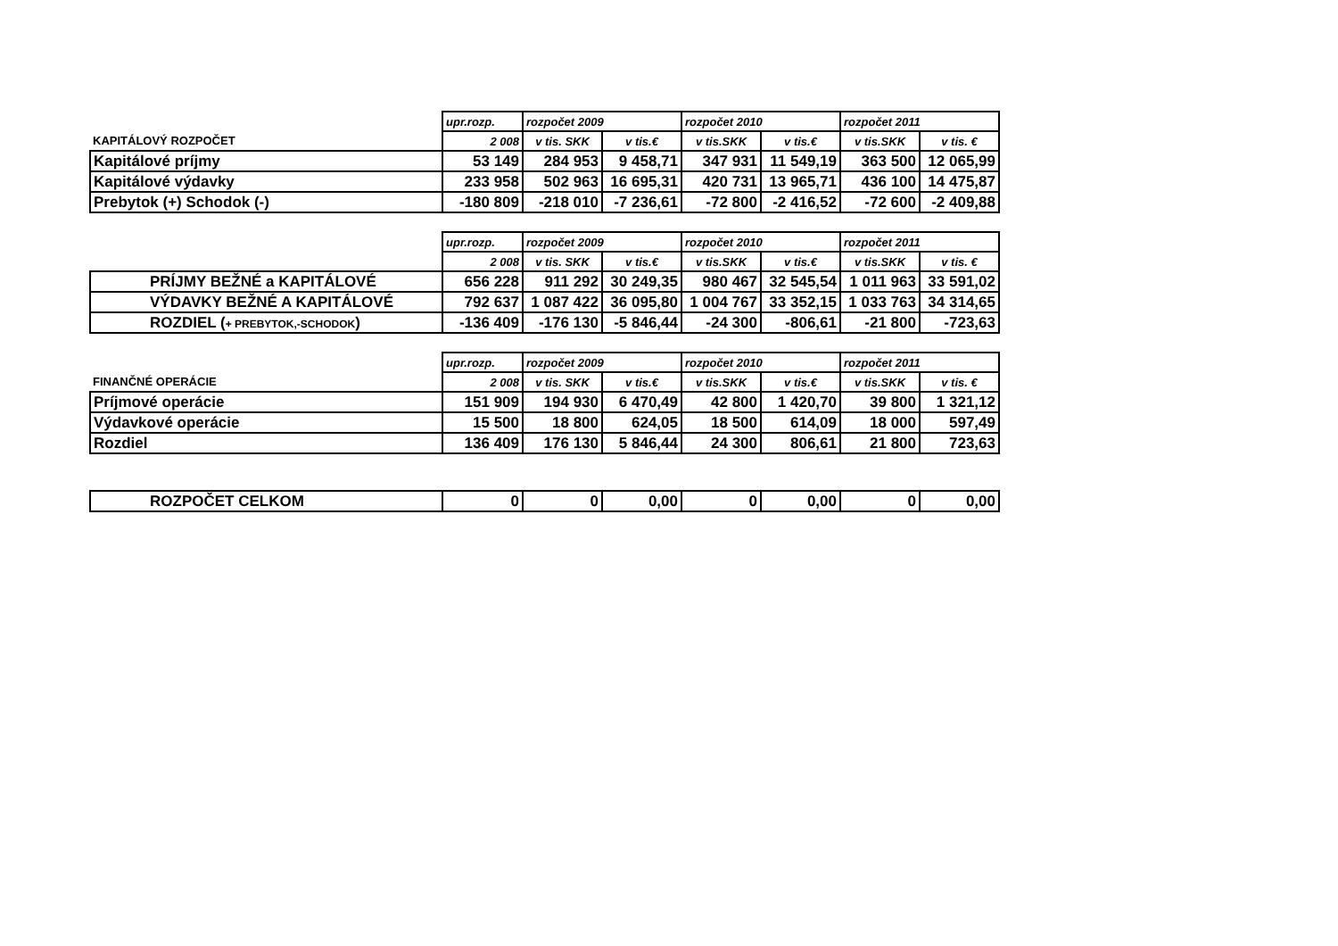| | upr.rozp. | rozpočet 2009 | | rozpočet 2010 | | rozpočet 2011 | |
| KAPITÁLOVÝ ROZPOČET | 2 008 | v tis. SKK | v tis.€ | v tis.SKK | v tis.€ | v tis.SKK | v tis. € |
| Kapitálové príjmy | 53 149 | 284 953 | 9 458,71 | 347 931 | 11 549,19 | 363 500 | 12 065,99 |
| Kapitálové výdavky | 233 958 | 502 963 | 16 695,31 | 420 731 | 13 965,71 | 436 100 | 14 475,87 |
| Prebytok (+) Schodok (-) | -180 809 | -218 010 | -7 236,61 | -72 800 | -2 416,52 | -72 600 | -2 409,88 |
| | upr.rozp. | rozpočet 2009 | | rozpočet 2010 | | rozpočet 2011 | |
| | 2 008 | v tis. SKK | v tis.€ | v tis.SKK | v tis.€ | v tis.SKK | v tis. € |
| PRÍJMY BEŽNÉ a KAPITÁLOVÉ | 656 228 | 911 292 | 30 249,35 | 980 467 | 32 545,54 | 1 011 963 | 33 591,02 |
| VÝDAVKY BEŽNÉ A KAPITÁLOVÉ | 792 637 | 1 087 422 | 36 095,80 | 1 004 767 | 33 352,15 | 1 033 763 | 34 314,65 |
| ROZDIEL ( + PREBYTOK,-SCHODOK ) | -136 409 | -176 130 | -5 846,44 | -24 300 | -806,61 | -21 800 | -723,63 |
| | upr.rozp. | rozpočet 2009 | | rozpočet 2010 | | rozpočet 2011 | |
| FINANČNÉ OPERÁCIE | 2 008 | v tis. SKK | v tis.€ | v tis.SKK | v tis.€ | v tis.SKK | v tis. € |
| Príjmové operácie | 151 909 | 194 930 | 6 470,49 | 42 800 | 1 420,70 | 39 800 | 1 321,12 |
| Výdavkové operácie | 15 500 | 18 800 | 624,05 | 18 500 | 614,09 | 18 000 | 597,49 |
| Rozdiel | 136 409 | 176 130 | 5 846,44 | 24 300 | 806,61 | 21 800 | 723,63 |
| ROZPOČET CELKOM | 0 | 0 | 0,00 | 0 | 0,00 | 0 | 0,00 |